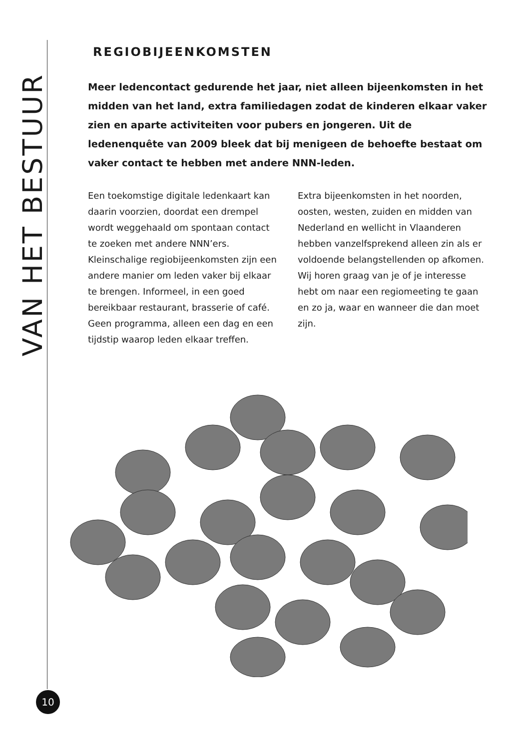VAN HET BESTUUR
REGIOBIJEENKOMSTEN
Meer ledencontact gedurende het jaar, niet alleen bijeenkomsten in het midden van het land, extra familiedagen zodat de kinderen elkaar vaker zien en aparte activiteiten voor pubers en jongeren. Uit de ledenenquête van 2009 bleek dat bij menigeen de behoefte bestaat om vaker contact te hebben met andere NNN-leden.
Een toekomstige digitale ledenkaart kan daarin voorzien, doordat een drempel wordt weggehaald om spontaan contact te zoeken met andere NNN’ers. Kleinschalige regiobijeenkomsten zijn een andere manier om leden vaker bij elkaar te brengen. Informeel, in een goed bereikbaar restaurant, brasserie of café. Geen programma, alleen een dag en een tijdstip waarop leden elkaar treffen.
Extra bijeenkomsten in het noorden, oosten, westen, zuiden en midden van Nederland en wellicht in Vlaanderen hebben vanzelfsprekend alleen zin als er voldoende belangstellenden op afkomen. Wij horen graag van je of je interesse hebt om naar een regiomeeting te gaan en zo ja, waar en wanneer die dan moet zijn.
10